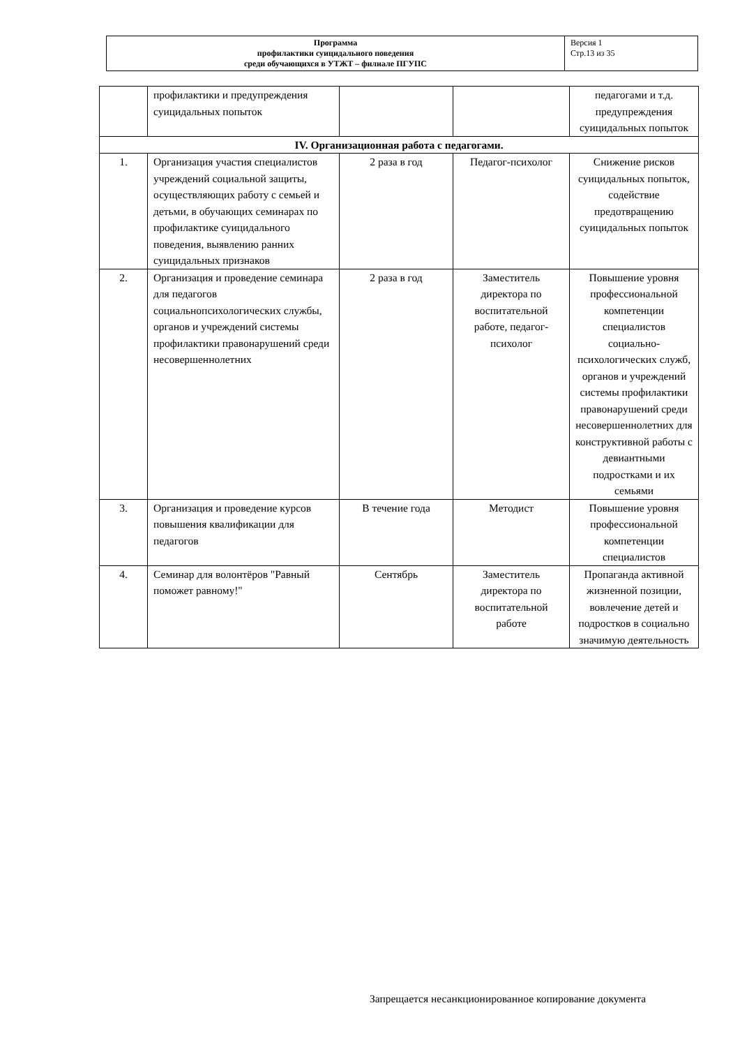| Программа профилактики суицидального поведения среди обучающихся в УТЖТ – филиале ПГУПС | Версия 1 Стр.13 из 35 |
| | профилактики и предупреждения суицидальных попыток | | | педагогами и т.д. предупреждения суицидальных попыток |
| IV. Организационная работа с педагогами. | | | | |
| 1. | Организация участия специалистов учреждений социальной защиты, осуществляющих работу с семьей и детьми, в обучающих семинарах по профилактике суицидального поведения, выявлению ранних суицидальных признаков | 2 раза в год | Педагог-психолог | Снижение рисков суицидальных попыток, содействие предотвращению суицидальных попыток |
| 2. | Организация и проведение семинара для педагогов социальнопсихологических службы, органов и учреждений системы профилактики правонарушений среди несовершеннолетних | 2 раза в год | Заместитель директора по воспитательной работе, педагог-психолог | Повышение уровня профессиональной компетенции специалистов социально-психологических служб, органов и учреждений системы профилактики правонарушений среди несовершеннолетних для конструктивной работы с девиантными подростками и их семьями |
| 3. | Организация и проведение курсов повышения квалификации для педагогов | В течение года | Методист | Повышение уровня профессиональной компетенции специалистов |
| 4. | Семинар для волонтёров "Равный поможет равному!" | Сентябрь | Заместитель директора по воспитательной работе | Пропаганда активной жизненной позиции, вовлечение детей и подростков в социально значимую деятельность |
Запрещается несанкционированное копирование документа